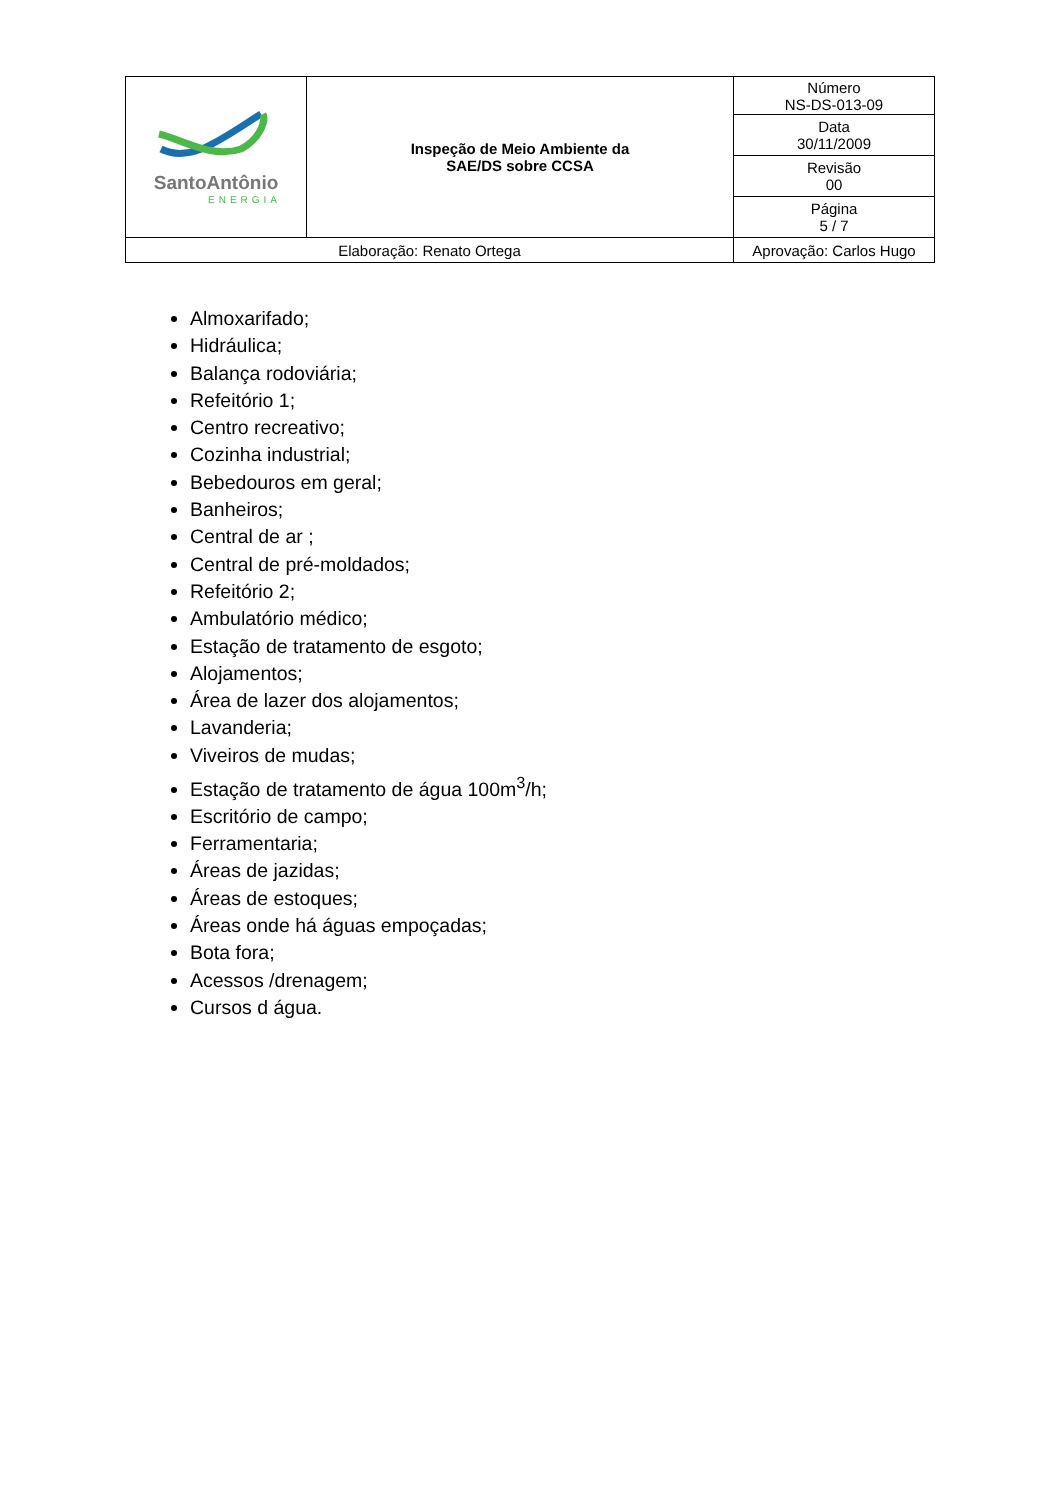| SantoAntônio ENERGIA | Inspeção de Meio Ambiente da SAE/DS sobre CCSA | | Número NS-DS-013-09 |
| | | | Data 30/11/2009 |
| | | | Revisão 00 |
| | | | Página 5 / 7 |
| Elaboração: Renato Ortega | | Aprovação: Carlos Hugo | |
Almoxarifado;
Hidráulica;
Balança rodoviária;
Refeitório 1;
Centro recreativo;
Cozinha industrial;
Bebedouros em geral;
Banheiros;
Central de ar ;
Central de pré-moldados;
Refeitório 2;
Ambulatório médico;
Estação de tratamento de esgoto;
Alojamentos;
Área de lazer dos alojamentos;
Lavanderia;
Viveiros de mudas;
Estação de tratamento de água 100m<sup>3</sup>/h;
Escritório de campo;
Ferramentaria;
Áreas de jazidas;
Áreas de estoques;
Áreas onde há águas empoçadas;
Bota fora;
Acessos /drenagem;
Cursos d água.